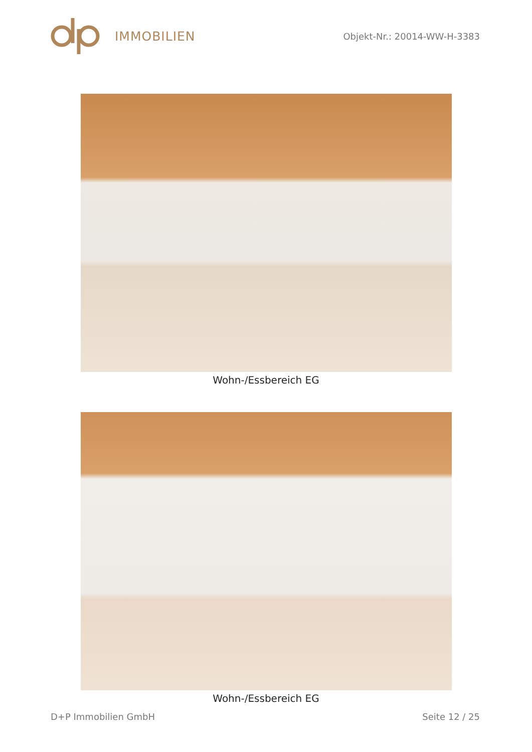IMMOBILIEN
Objekt-Nr.: 20014-WW-H-3383
Wohn-/Essbereich EG
Wohn-/Essbereich EG
D+P Immobilien GmbH Seite 12 / 25